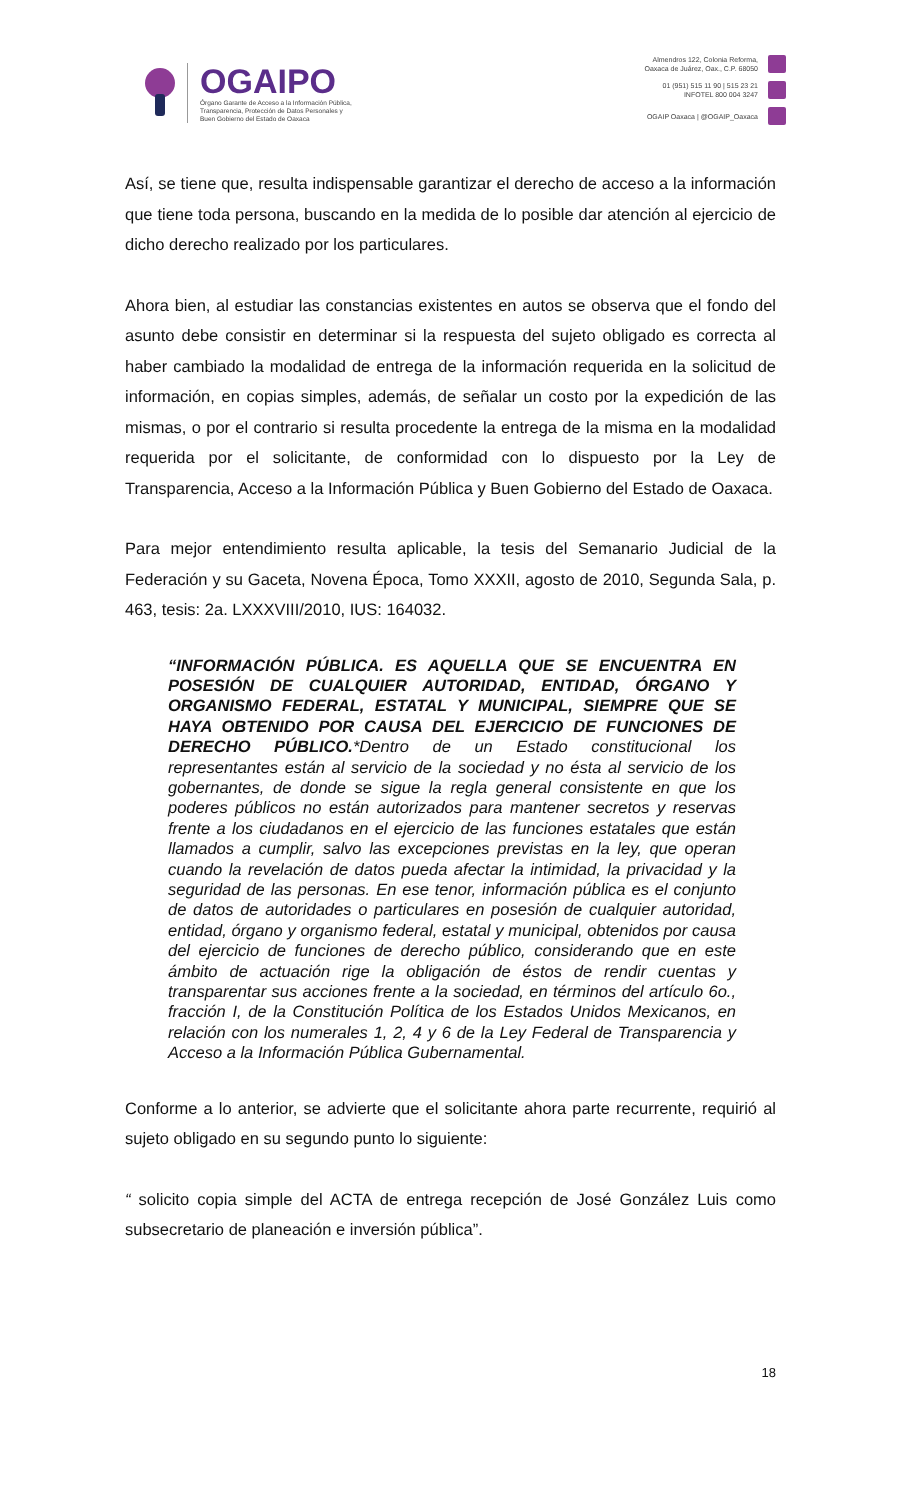OGAIPO
Órgano Garante de Acceso a la Información Pública,
Transparencia, Protección de Datos Personales y
Buen Gobierno del Estado de Oaxaca
Almendros 122, Colonia Reforma,
Oaxaca de Juárez, Oax., C.P. 68050
01 (951) 515 11 90 | 515 23 21
INFOTEL 800 004 3247
OGAIP Oaxaca | @OGAIP_Oaxaca
Así, se tiene que, resulta indispensable garantizar el derecho de acceso a la información que tiene toda persona, buscando en la medida de lo posible dar atención al ejercicio de dicho derecho realizado por los particulares.
Ahora bien, al estudiar las constancias existentes en autos se observa que el fondo del asunto debe consistir en determinar si la respuesta del sujeto obligado es correcta al haber cambiado la modalidad de entrega de la información requerida en la solicitud de información, en copias simples, además, de señalar un costo por la expedición de las mismas, o por el contrario si resulta procedente la entrega de la misma en la modalidad requerida por el solicitante, de conformidad con lo dispuesto por la Ley de Transparencia, Acceso a la Información Pública y Buen Gobierno del Estado de Oaxaca.
Para mejor entendimiento resulta aplicable, la tesis del Semanario Judicial de la Federación y su Gaceta, Novena Época, Tomo XXXII, agosto de 2010, Segunda Sala, p. 463, tesis: 2a. LXXXVIII/2010, IUS: 164032.
“INFORMACIÓN PÚBLICA. ES AQUELLA QUE SE ENCUENTRA EN POSESIÓN DE CUALQUIER AUTORIDAD, ENTIDAD, ÓRGANO Y ORGANISMO FEDERAL, ESTATAL Y MUNICIPAL, SIEMPRE QUE SE HAYA OBTENIDO POR CAUSA DEL EJERCICIO DE FUNCIONES DE DERECHO PÚBLICO.*Dentro de un Estado constitucional los representantes están al servicio de la sociedad y no ésta al servicio de los gobernantes, de donde se sigue la regla general consistente en que los poderes públicos no están autorizados para mantener secretos y reservas frente a los ciudadanos en el ejercicio de las funciones estatales que están llamados a cumplir, salvo las excepciones previstas en la ley, que operan cuando la revelación de datos pueda afectar la intimidad, la privacidad y la seguridad de las personas. En ese tenor, información pública es el conjunto de datos de autoridades o particulares en posesión de cualquier autoridad, entidad, órgano y organismo federal, estatal y municipal, obtenidos por causa del ejercicio de funciones de derecho público, considerando que en este ámbito de actuación rige la obligación de éstos de rendir cuentas y transparentar sus acciones frente a la sociedad, en términos del artículo 6o., fracción I, de la Constitución Política de los Estados Unidos Mexicanos, en relación con los numerales 1, 2, 4 y 6 de la Ley Federal de Transparencia y Acceso a la Información Pública Gubernamental.
Conforme a lo anterior, se advierte que el solicitante ahora parte recurrente, requirió al sujeto obligado en su segundo punto lo siguiente:
“ solicito copia simple del ACTA de entrega recepción de José González Luis como subsecretario de planeación e inversión pública”.
18